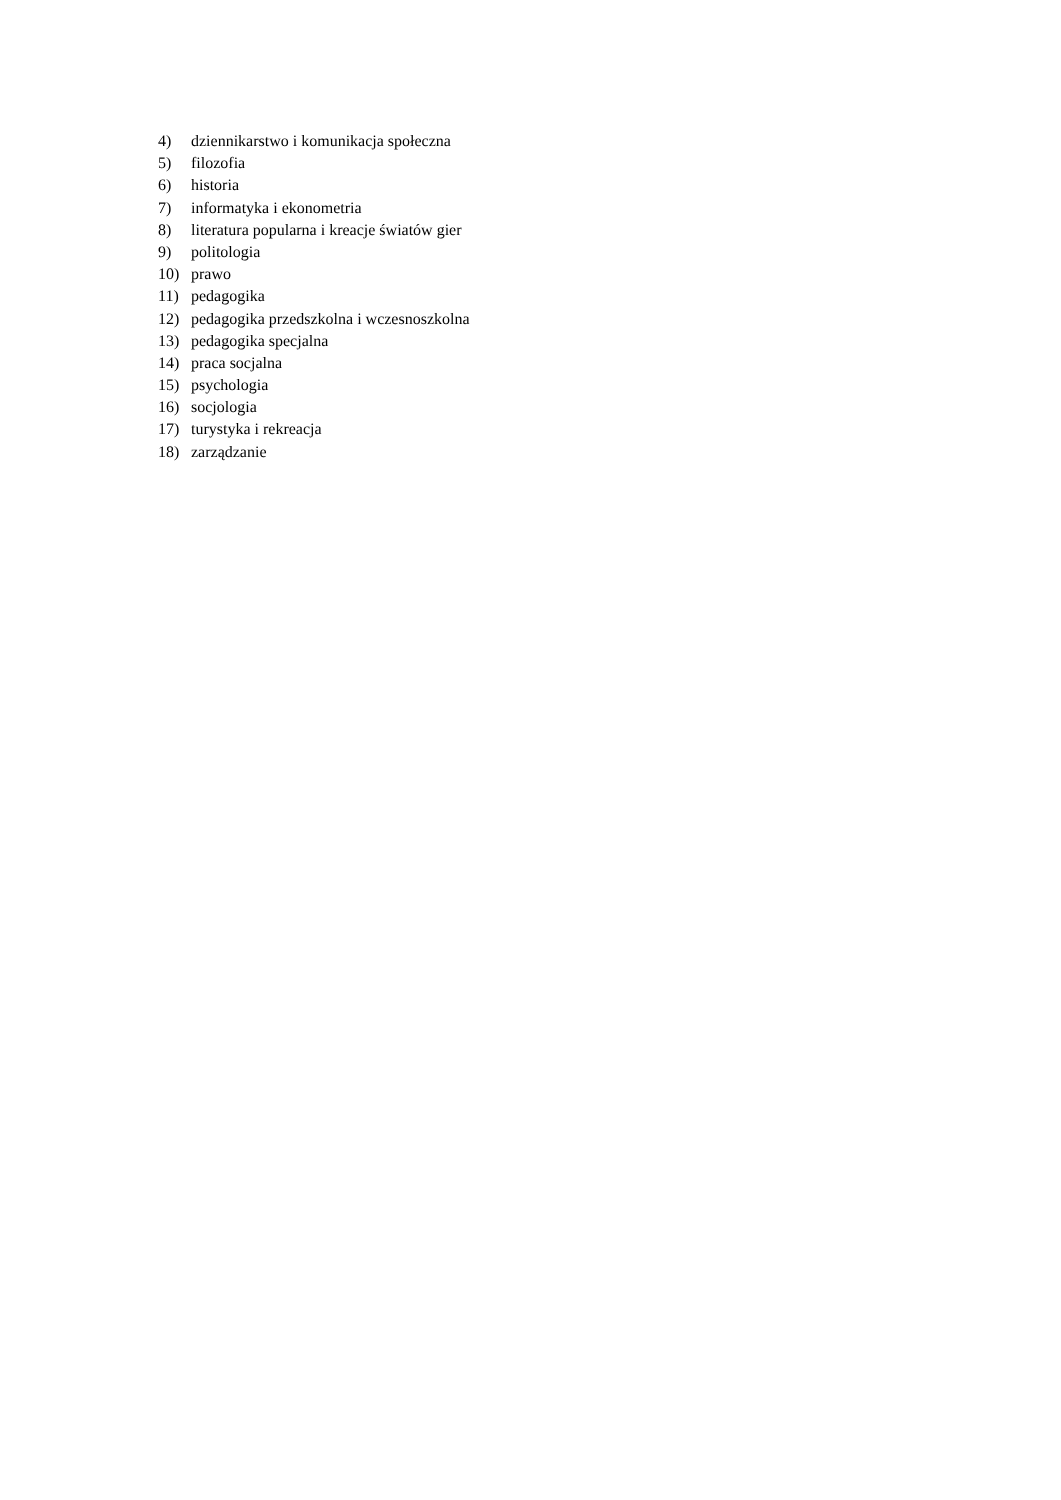4) dziennikarstwo i komunikacja społeczna
5) filozofia
6) historia
7) informatyka i ekonometria
8) literatura popularna i kreacje światów gier
9) politologia
10) prawo
11) pedagogika
12) pedagogika przedszkolna i wczesnoszkolna
13) pedagogika specjalna
14) praca socjalna
15) psychologia
16) socjologia
17) turystyka i rekreacja
18) zarządzanie